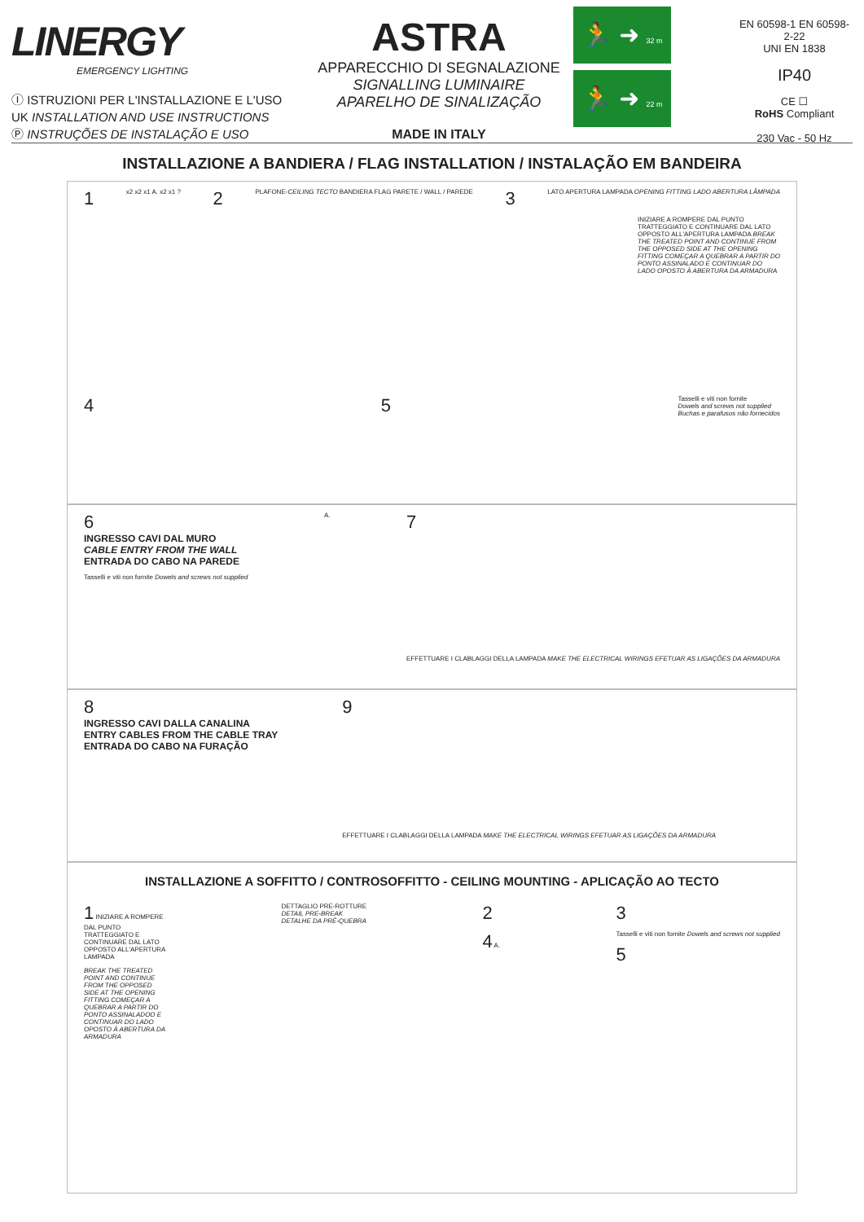LINERGY
EMERGENCY LIGHTING
Ⓘ ISTRUZIONI PER L'INSTALLAZIONE E L'USO
UK INSTALLATION AND USE INSTRUCTIONS
Ⓟ INSTRUÇÕES DE INSTALAÇÃO E USO
ASTRA
APPARECCHIO DI SEGNALAZIONE
SIGNALLING LUMINAIRE
APARELHO DE SINALIZAÇÃO
MADE IN ITALY
🏃 ➜ 32 m
🏃 ➜ 22 m
EN 60598-1 EN 60598-2-22
UNI EN 1838
IP40
CE ☐
RoHS Compliant
230 Vac - 50 Hz
INSTALLAZIONE A BANDIERA / FLAG INSTALLATION / INSTALAÇÃO EM BANDEIRA
1 x2 x2 x1 A. x2 x1 ? 2 PLAFONE-CEILING TECTO BANDIERA FLAG PARETE / WALL / PAREDE 3 LATO APERTURA LAMPADA OPENING FITTING LADO ABERTURA LÂMPADA
INIZIARE A ROMPERE DAL PUNTO TRATTEGGIATO E CONTINUARE DAL LATO OPPOSTO ALL'APERTURA LAMPADA BREAK THE TREATED POINT AND CONTINUE FROM THE OPPOSED SIDE AT THE OPENING FITTING COMEÇAR A QUEBRAR A PARTIR DO PONTO ASSINALADO E CONTINUAR DO LADO OPOSTO À ABERTURA DA ARMADURA
4 5 Tasselli e viti non fornite
Dowels and screws not supplied
Buchas e parafusos não fornecidos
6
INGRESSO CAVI DAL MURO
CABLE ENTRY FROM THE WALL
ENTRADA DO CABO NA PAREDE
Tasselli e viti non fornite Dowels and screws not supplied
A.
7
EFFETTUARE I CLABLAGGI DELLA LAMPADA MAKE THE ELECTRICAL WIRINGS EFETUAR AS LIGAÇÕES DA ARMADURA
8
INGRESSO CAVI DALLA CANALINA
ENTRY CABLES FROM THE CABLE TRAY
ENTRADA DO CABO NA FURAÇÃO
9
EFFETTUARE I CLABLAGGI DELLA LAMPADA MAKE THE ELECTRICAL WIRINGS EFETUAR AS LIGAÇÕES DA ARMADURA
INSTALLAZIONE A SOFFITTO / CONTROSOFFITTO - CEILING MOUNTING - APLICAÇÃO AO TECTO
1 INIZIARE A ROMPERE DAL PUNTO TRATTEGGIATO E CONTINUARE DAL LATO OPPOSTO ALL'APERTURA LAMPADA
BREAK THE TREATED POINT AND CONTINUE FROM THE OPPOSED SIDE AT THE OPENING FITTING COMEÇAR A QUEBRAR A PARTIR DO PONTO ASSINALADOO E CONTINUAR DO LADO OPOSTO À ABERTURA DA ARMADURA
DETTAGLIO PRE-ROTTURE
DETAIL PRE-BREAK
DETALHE DA PRÉ-QUEBRA
2
4 A.
3
Tasselli e viti non fornite Dowels and screws not supplied
5